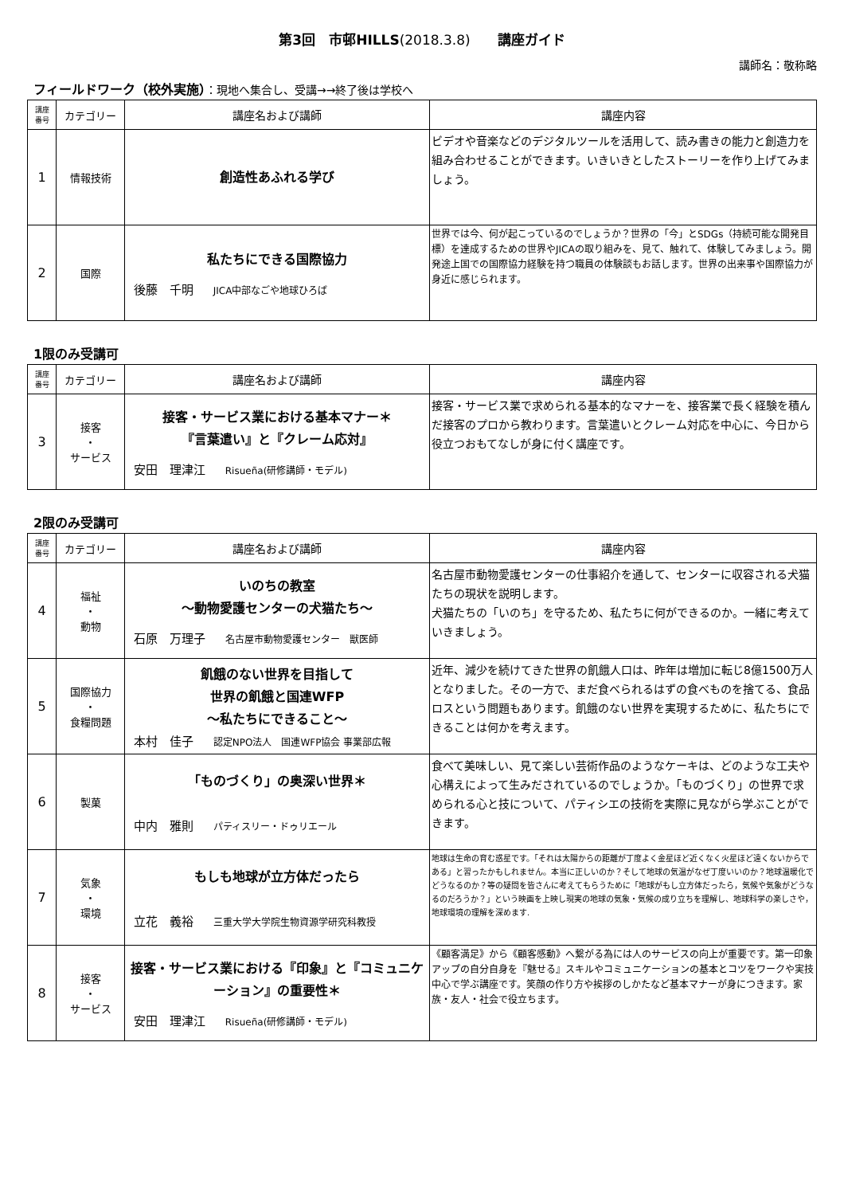第3回　市邨HILLS(2018.3.8)　　講座ガイド
講師名：敬称略
フィールドワーク（校外実施）：現地へ集合し、受講→→終了後は学校へ
| 講座 番号 | カテゴリー | 講座名および講師 | 講座内容 |
| --- | --- | --- | --- |
| 1 | 情報技術 | 創造性あふれる学び | ビデオや音楽などのデジタルツールを活用して、読み書きの能力と創造力を組み合わせることができます。いきいきとしたストーリーを作り上げてみましょう。 |
| 2 | 国際 | 私たちにできる国際協力 後藤 千明 JICA中部なごや地球ひろば | 世界では今、何が起こっているのでしょうか？世界の「今」とSDGs（持続可能な開発目標）を達成するための世界やJICAの取り組みを、見て、触れて、体験してみましょう。開発途上国での国際協力経験を持つ職員の体験談もお話します。世界の出来事や国際協力が身近に感じられます。 |
1限のみ受講可
| 講座 番号 | カテゴリー | 講座名および講師 | 講座内容 |
| --- | --- | --- | --- |
| 3 | 接客 ・ サービス | 接客・サービス業における基本マナー＊ 『言葉遣い』と『クレーム応対』 安田 理津江 Risueña(研修講師・モデル) | 接客・サービス業で求められる基本的なマナーを、接客業で長く経験を積んだ接客のプロから教わります。言葉遣いとクレーム対応を中心に、今日から役立つおもてなしが身に付く講座です。 |
2限のみ受講可
| 講座 番号 | カテゴリー | 講座名および講師 | 講座内容 |
| --- | --- | --- | --- |
| 4 | 福祉 ・ 動物 | いのちの教室 〜動物愛護センターの犬猫たち〜 石原 万理子 名古屋市動物愛護センター 獣医師 | 名古屋市動物愛護センターの仕事紹介を通して、センターに収容される犬猫たちの現状を説明します。 犬猫たちの「いのち」を守るため、私たちに何ができるのか。一緒に考えていきましょう。 |
| 5 | 国際協力 ・ 食糧問題 | 飢餓のない世界を目指して 世界の飢餓と国連WFP 〜私たちにできること〜 本村 佳子 認定NPO法人 国連WFP協会 事業部広報 | 近年、減少を続けてきた世界の飢餓人口は、昨年は増加に転じ8億1500万人となりました。その一方で、まだ食べられるはずの食べものを捨てる、食品ロスという問題もあります。飢餓のない世界を実現するために、私たちにできることは何かを考えます。 |
| 6 | 製菓 | 「ものづくり」の奥深い世界＊ 中内 雅則 パティスリー・ドゥリエール | 食べて美味しい、見て楽しい芸術作品のようなケーキは、どのような工夫や心構えによって生みだされているのでしょうか。「ものづくり」の世界で求められる心と技について、パティシエの技術を実際に見ながら学ぶことができます。 |
| 7 | 気象 ・ 環境 | もしも地球が立方体だったら 立花 義裕 三重大学大学院生物資源学研究科教授 | 地球は生命の育む惑星です。「それは太陽からの距離が丁度よく金星ほど近くなく火星ほど遠くないからである」と習ったかもしれません。本当に正しいのか？そして地球の気温がなぜ丁度いいのか？地球温暖化でどうなるのか？等の疑問を皆さんに考えてもらうために「地球がもし立方体だったら，気候や気象がどうなるのだろうか？」という映画を上映し現実の地球の気象・気候の成り立ちを理解し、地球科学の楽しさや，地球環境の理解を深めます. |
| 8 | 接客 ・ サービス | 接客・サービス業における『印象』と『コミュニケーション』の重要性＊ 安田 理津江 Risueña(研修講師・モデル) | 《顧客満足》から《顧客感動》へ繋がる為には人のサービスの向上が重要です。第一印象アップの自分自身を『魅せる』スキルやコミュニケーションの基本とコツをワークや実技中心で学ぶ講座です。笑顔の作り方や挨拶のしかたなど基本マナーが身につきます。家族・友人・社会で役立ちます。 |